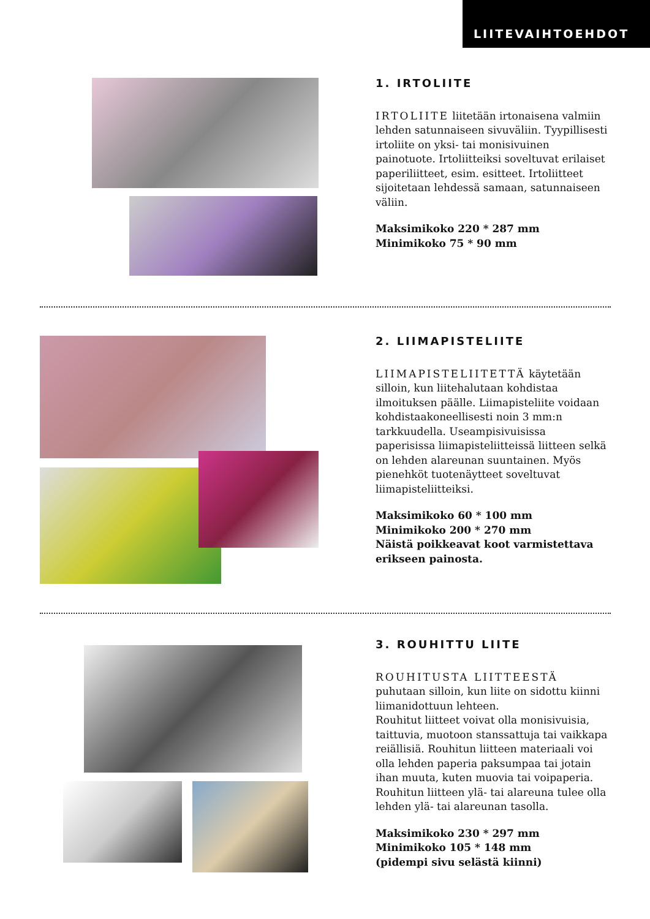LIITEVAIHTOEHDOT
1. IRTOLIITE
IRTOLIITE liitetään irtonaisena valmiin
lehden satunnaiseen sivuväliin. Tyypillisesti irtoliite on yksi- tai monisivuinen painotuote. Irtoliitteiksi soveltuvat erilaiset paperiliitteet, esim. esitteet. Irtoliitteet sijoitetaan lehdessä samaan, satunnaiseen väliin.
Maksimikoko 220 * 287 mm
Minimikoko 75 * 90 mm
2. LIIMAPISTELIITE
LIIMAPISTELIITETTÄ käytetään silloin, kun liitehalutaan kohdistaa ilmoituksen päälle. Liimapisteliite voidaan kohdistaakoneellisesti noin 3 mm:n tarkkuudella. Useampisivuisissa paperisissa liimapisteliitteissä liitteen selkä on lehden alareunan suuntainen. Myös pienehköt tuotenäytteet soveltuvat liimapisteliitteiksi.
Maksimikoko 60 * 100 mm
Minimikoko 200 * 270 mm
Näistä poikkeavat koot varmistettava erikseen painosta.
3. ROUHITTU LIITE
ROUHITUSTA LIITTEESTÄ puhutaan silloin, kun liite on sidottu kiinni liimanidottuun lehteen.
Rouhitut liitteet voivat olla monisivuisia, taittuvia, muotoon stanssattuja tai vaikkapa reiällisiä. Rouhitun liitteen materiaali voi olla lehden paperia paksumpaa tai jotain ihan muuta, kuten muovia tai voipaperia. Rouhitun liitteen ylä- tai alareuna tulee olla lehden ylä- tai alareunan tasolla.
Maksimikoko 230 * 297 mm
Minimikoko 105 * 148 mm
(pidempi sivu selästä kiinni)